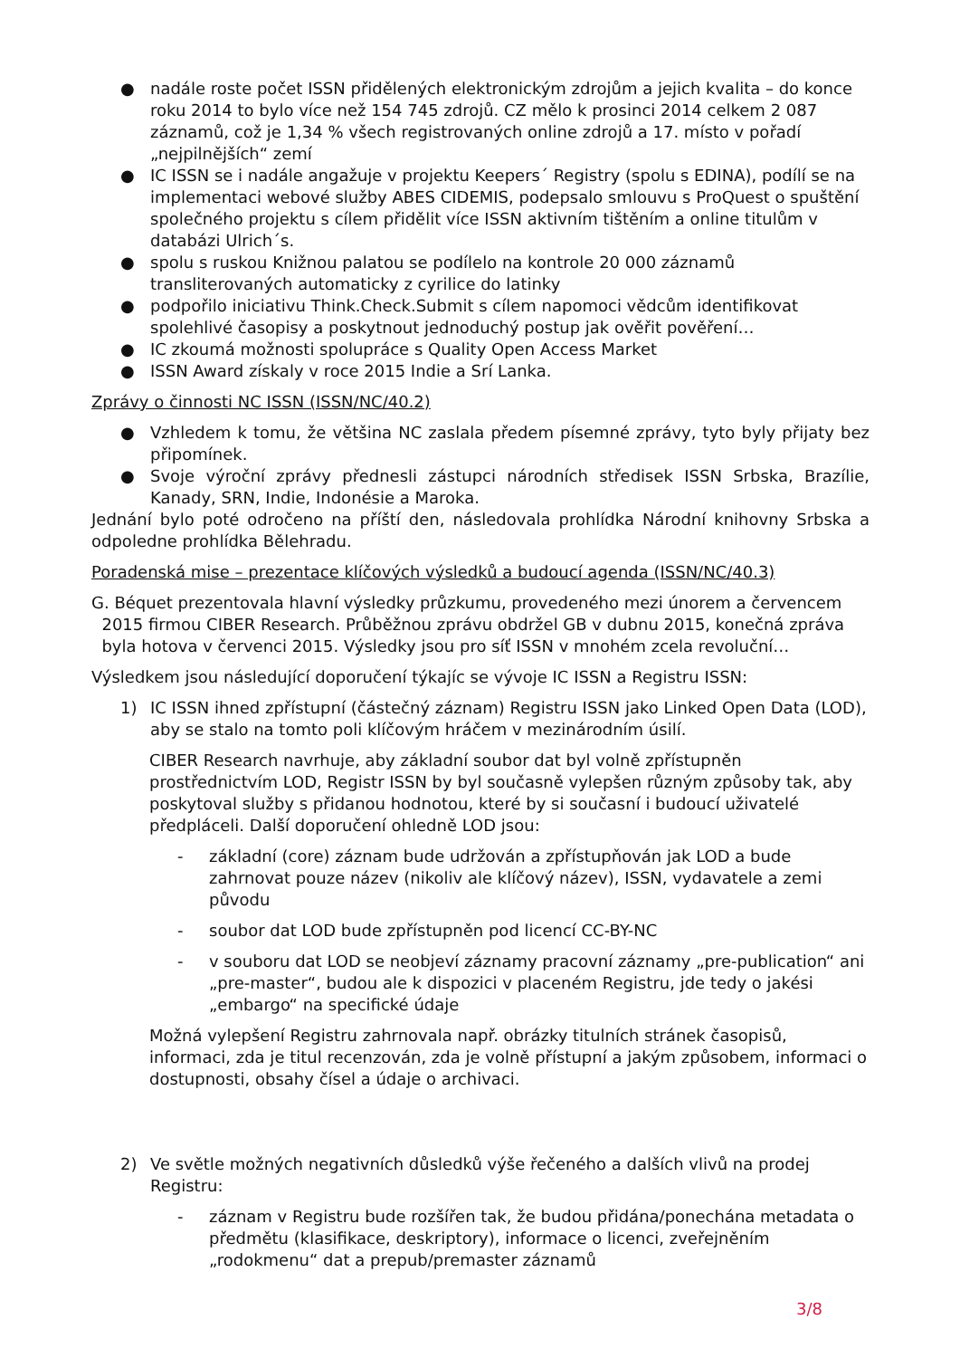● nadále roste počet ISSN přidělených elektronickým zdrojům a jejich kvalita – do konce roku 2014 to bylo více než 154 745 zdrojů. CZ mělo k prosinci 2014 celkem 2 087 záznamů, což je 1,34 % všech registrovaných online zdrojů a 17. místo v pořadí „nejpilnějších“ zemí
● IC ISSN se i nadále angažuje v projektu Keepers´ Registry (spolu s EDINA), podílí se na implementaci webové služby ABES CIDEMIS, podepsalo smlouvu s ProQuest o spuštění společného projektu s cílem přidělit více ISSN aktivním tištěním a online titulům v databázi Ulrich´s.
● spolu s ruskou Knižnou palatou se podílelo na kontrole 20 000 záznamů transliterovaných automaticky z cyrilice do latinky
● podpořilo iniciativu Think.Check.Submit s cílem napomoci vědcům identifikovat spolehlivé časopisy a poskytnout jednoduchý postup jak ověřit pověření…
● IC zkoumá možnosti spolupráce s Quality Open Access Market
● ISSN Award získaly v roce 2015 Indie a Srí Lanka.
Zprávy o činnosti NC ISSN (ISSN/NC/40.2)
● Vzhledem k tomu, že většina NC zaslala předem písemné zprávy, tyto byly přijaty bez připomínek.
● Svoje výroční zprávy přednesli zástupci národních středisek ISSN Srbska, Brazílie, Kanady, SRN, Indie, Indonésie a Maroka.
Jednání bylo poté odročeno na příští den, následovala prohlídka Národní knihovny Srbska a odpoledne prohlídka Bělehradu.
Poradenská mise – prezentace klíčových výsledků a budoucí agenda (ISSN/NC/40.3)
G. Béquet prezentovala hlavní výsledky průzkumu, provedeného mezi únorem a červencem
2015 firmou CIBER Research. Průběžnou zprávu obdržel GB v dubnu 2015, konečná zpráva
byla hotova v červenci 2015. Výsledky jsou pro síť ISSN v mnohém zcela revoluční…
Výsledkem jsou následující doporučení týkajíc se vývoje IC ISSN a Registru ISSN:
1) IC ISSN ihned zpřístupní (částečný záznam) Registru ISSN jako Linked Open Data (LOD), aby se stalo na tomto poli klíčovým hráčem v mezinárodním úsilí.
CIBER Research navrhuje, aby základní soubor dat byl volně zpřístupněn prostřednictvím LOD, Registr ISSN by byl současně vylepšen různým způsoby tak, aby poskytoval služby s přidanou hodnotou, které by si současní i budoucí uživatelé předpláceli. Další doporučení ohledně LOD jsou:
- základní (core) záznam bude udržován a zpřístupňován jak LOD a bude zahrnovat pouze název (nikoliv ale klíčový název), ISSN, vydavatele a zemi původu
- soubor dat LOD bude zpřístupněn pod licencí CC-BY-NC
- v souboru dat LOD se neobjeví záznamy pracovní záznamy „pre-publication“ ani „pre-master“, budou ale k dispozici v placeném Registru, jde tedy o jakési „embargo“ na specifické údaje
Možná vylepšení Registru zahrnovala např. obrázky titulních stránek časopisů, informaci, zda je titul recenzován, zda je volně přístupní a jakým způsobem, informaci o dostupnosti, obsahy čísel a údaje o archivaci.
2) Ve světle možných negativních důsledků výše řečeného a dalších vlivů na prodej Registru:
- záznam v Registru bude rozšířen tak, že budou přidána/ponechána metadata o předmětu (klasifikace, deskriptory), informace o licenci, zveřejněním „rodokmenu“ dat a prepub/premaster záznamů
3/8